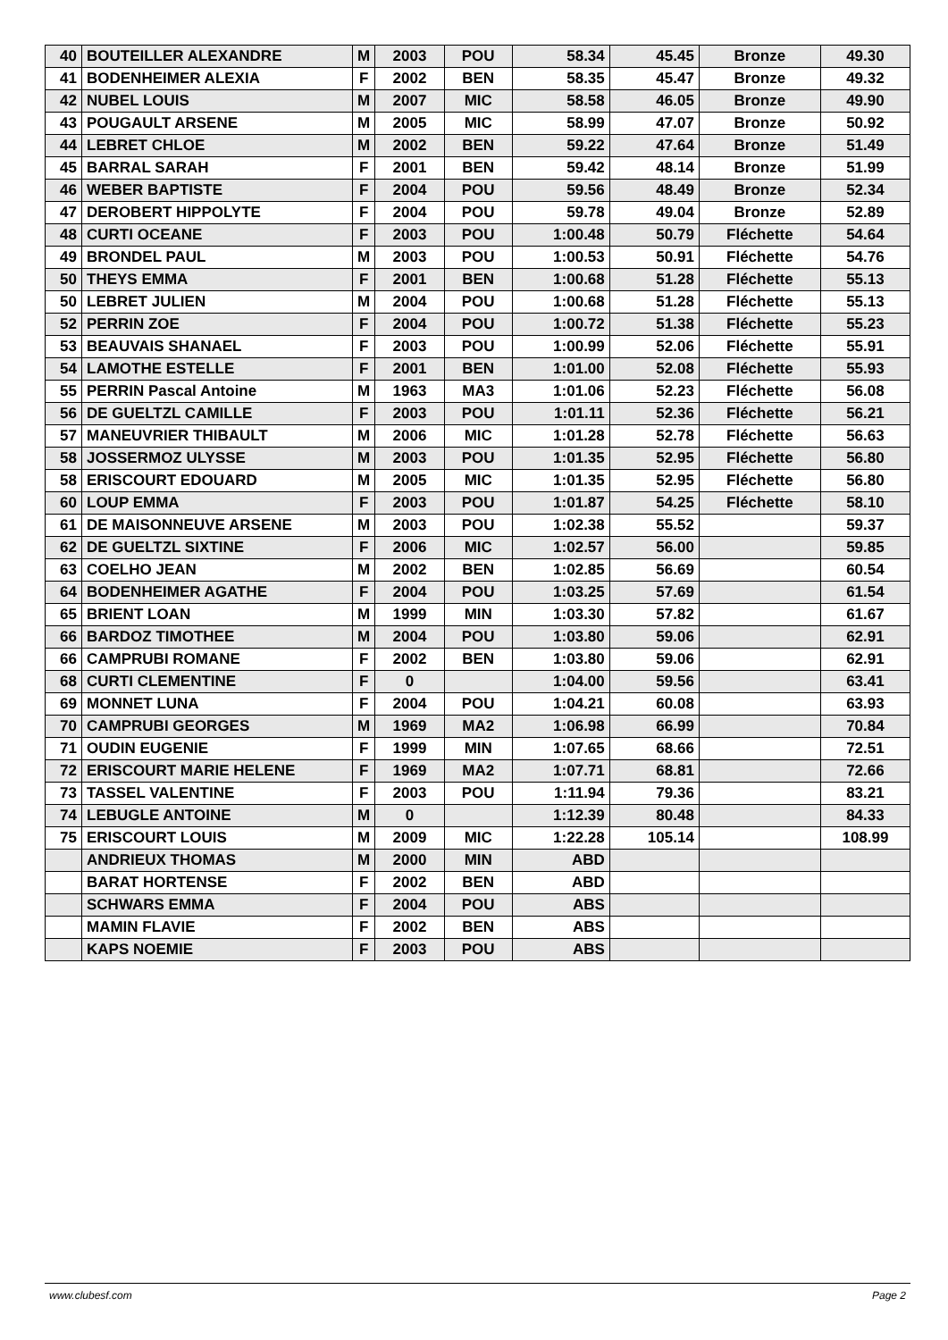| 40 | BOUTEILLER ALEXANDRE | M | 2003 | POU | 58.34 | 45.45 | Bronze | 49.30 |
| 41 | BODENHEIMER ALEXIA | F | 2002 | BEN | 58.35 | 45.47 | Bronze | 49.32 |
| 42 | NUBEL LOUIS | M | 2007 | MIC | 58.58 | 46.05 | Bronze | 49.90 |
| 43 | POUGAULT ARSENE | M | 2005 | MIC | 58.99 | 47.07 | Bronze | 50.92 |
| 44 | LEBRET CHLOE | M | 2002 | BEN | 59.22 | 47.64 | Bronze | 51.49 |
| 45 | BARRAL SARAH | F | 2001 | BEN | 59.42 | 48.14 | Bronze | 51.99 |
| 46 | WEBER BAPTISTE | F | 2004 | POU | 59.56 | 48.49 | Bronze | 52.34 |
| 47 | DEROBERT HIPPOLYTE | F | 2004 | POU | 59.78 | 49.04 | Bronze | 52.89 |
| 48 | CURTI OCEANE | F | 2003 | POU | 1:00.48 | 50.79 | Fléchette | 54.64 |
| 49 | BRONDEL PAUL | M | 2003 | POU | 1:00.53 | 50.91 | Fléchette | 54.76 |
| 50 | THEYS EMMA | F | 2001 | BEN | 1:00.68 | 51.28 | Fléchette | 55.13 |
| 50 | LEBRET JULIEN | M | 2004 | POU | 1:00.68 | 51.28 | Fléchette | 55.13 |
| 52 | PERRIN ZOE | F | 2004 | POU | 1:00.72 | 51.38 | Fléchette | 55.23 |
| 53 | BEAUVAIS SHANAEL | F | 2003 | POU | 1:00.99 | 52.06 | Fléchette | 55.91 |
| 54 | LAMOTHE ESTELLE | F | 2001 | BEN | 1:01.00 | 52.08 | Fléchette | 55.93 |
| 55 | PERRIN Pascal Antoine | M | 1963 | MA3 | 1:01.06 | 52.23 | Fléchette | 56.08 |
| 56 | DE GUELTZL CAMILLE | F | 2003 | POU | 1:01.11 | 52.36 | Fléchette | 56.21 |
| 57 | MANEUVRIER THIBAULT | M | 2006 | MIC | 1:01.28 | 52.78 | Fléchette | 56.63 |
| 58 | JOSSERMOZ ULYSSE | M | 2003 | POU | 1:01.35 | 52.95 | Fléchette | 56.80 |
| 58 | ERISCOURT EDOUARD | M | 2005 | MIC | 1:01.35 | 52.95 | Fléchette | 56.80 |
| 60 | LOUP EMMA | F | 2003 | POU | 1:01.87 | 54.25 | Fléchette | 58.10 |
| 61 | DE MAISONNEUVE ARSENE | M | 2003 | POU | 1:02.38 | 55.52 | | 59.37 |
| 62 | DE GUELTZL SIXTINE | F | 2006 | MIC | 1:02.57 | 56.00 | | 59.85 |
| 63 | COELHO JEAN | M | 2002 | BEN | 1:02.85 | 56.69 | | 60.54 |
| 64 | BODENHEIMER AGATHE | F | 2004 | POU | 1:03.25 | 57.69 | | 61.54 |
| 65 | BRIENT LOAN | M | 1999 | MIN | 1:03.30 | 57.82 | | 61.67 |
| 66 | BARDOZ TIMOTHEE | M | 2004 | POU | 1:03.80 | 59.06 | | 62.91 |
| 66 | CAMPRUBI ROMANE | F | 2002 | BEN | 1:03.80 | 59.06 | | 62.91 |
| 68 | CURTI CLEMENTINE | F | 0 | | 1:04.00 | 59.56 | | 63.41 |
| 69 | MONNET LUNA | F | 2004 | POU | 1:04.21 | 60.08 | | 63.93 |
| 70 | CAMPRUBI GEORGES | M | 1969 | MA2 | 1:06.98 | 66.99 | | 70.84 |
| 71 | OUDIN EUGENIE | F | 1999 | MIN | 1:07.65 | 68.66 | | 72.51 |
| 72 | ERISCOURT MARIE HELENE | F | 1969 | MA2 | 1:07.71 | 68.81 | | 72.66 |
| 73 | TASSEL VALENTINE | F | 2003 | POU | 1:11.94 | 79.36 | | 83.21 |
| 74 | LEBUGLE ANTOINE | M | 0 | | 1:12.39 | 80.48 | | 84.33 |
| 75 | ERISCOURT LOUIS | M | 2009 | MIC | 1:22.28 | 105.14 | | 108.99 |
| | ANDRIEUX THOMAS | M | 2000 | MIN | ABD | | | |
| | BARAT HORTENSE | F | 2002 | BEN | ABD | | | |
| | SCHWARS EMMA | F | 2004 | POU | ABS | | | |
| | MAMIN FLAVIE | F | 2002 | BEN | ABS | | | |
| | KAPS NOEMIE | F | 2003 | POU | ABS | | | |
www.clubesf.com Page 2